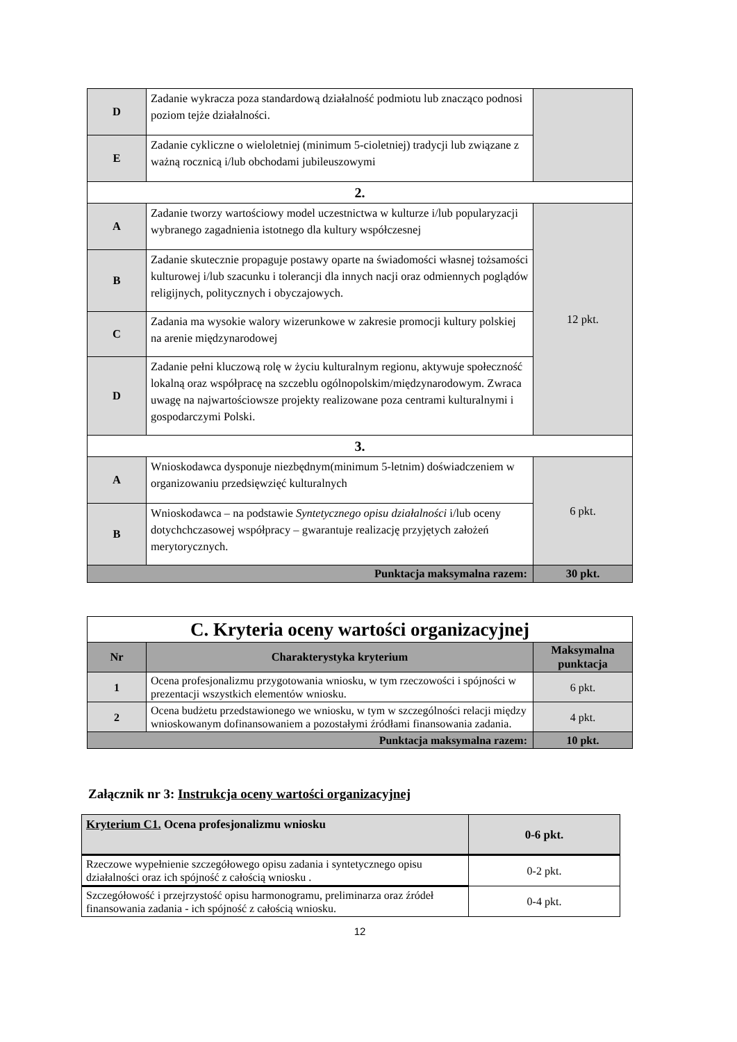| D | Zadanie wykracza poza standardową działalność podmiotu lub znacząco podnosi poziom tejże działalności. | |
| E | Zadanie cykliczne o wieloletniej (minimum 5-cioletniej) tradycji lub związane z ważną rocznicą i/lub obchodami jubileuszowymi | |
| 2. | | |
| A | Zadanie tworzy wartościowy model uczestnictwa w kulturze i/lub popularyzacji wybranego zagadnienia istotnego dla kultury współczesnej | 12 pkt. |
| B | Zadanie skutecznie propaguje postawy oparte na świadomości własnej tożsamości kulturowej i/lub szacunku i tolerancji dla innych nacji oraz odmiennych poglądów religijnych, politycznych i obyczajowych. | |
| C | Zadania ma wysokie walory wizerunkowe w zakresie promocji kultury polskiej na arenie międzynarodowej | |
| D | Zadanie pełni kluczową rolę w życiu kulturalnym regionu, aktywuje społeczność lokalną oraz współpracę na szczeblu ogólnopolskim/międzynarodowym. Zwraca uwagę na najwartościowsze projekty realizowane poza centrami kulturalnymi i gospodarczymi Polski. | |
| 3. | | |
| A | Wnioskodawca dysponuje niezbędnym(minimum 5-letnim) doświadczeniem w organizowaniu przedsięwzięć kulturalnych | 6 pkt. |
| B | Wnioskodawca – na podstawie Syntetycznego opisu działalności i/lub oceny dotychchczasowej współpracy – gwarantuje realizację przyjętych założeń merytorycznych. | |
| Punktacja maksymalna razem: | | 30 pkt. |
| C. Kryteria oceny wartości organizacyjnej | | |
| Nr | Charakterystyka kryterium | Maksymalna punktacja |
| 1 | Ocena profesjonalizmu przygotowania wniosku, w tym rzeczowości i spójności w prezentacji wszystkich elementów wniosku. | 6 pkt. |
| 2 | Ocena budżetu przedstawionego we wniosku, w tym w szczególności relacji między wnioskowanym dofinansowaniem a pozostałymi źródłami finansowania zadania. | 4 pkt. |
| Punktacja maksymalna razem: | | 10 pkt. |
Załącznik nr 3: Instrukcja oceny wartości organizacyjnej
| Kryterium C1. Ocena profesjonalizmu wniosku | 0-6 pkt. |
| Rzeczowe wypełnienie szczegółowego opisu zadania i syntetycznego opisu działalności oraz ich spójność z całością wniosku . | 0-2 pkt. |
| Szczegółowość i przejrzystość opisu harmonogramu, preliminarza oraz źródeł finansowania zadania - ich spójność z całością wniosku. | 0-4 pkt. |
12